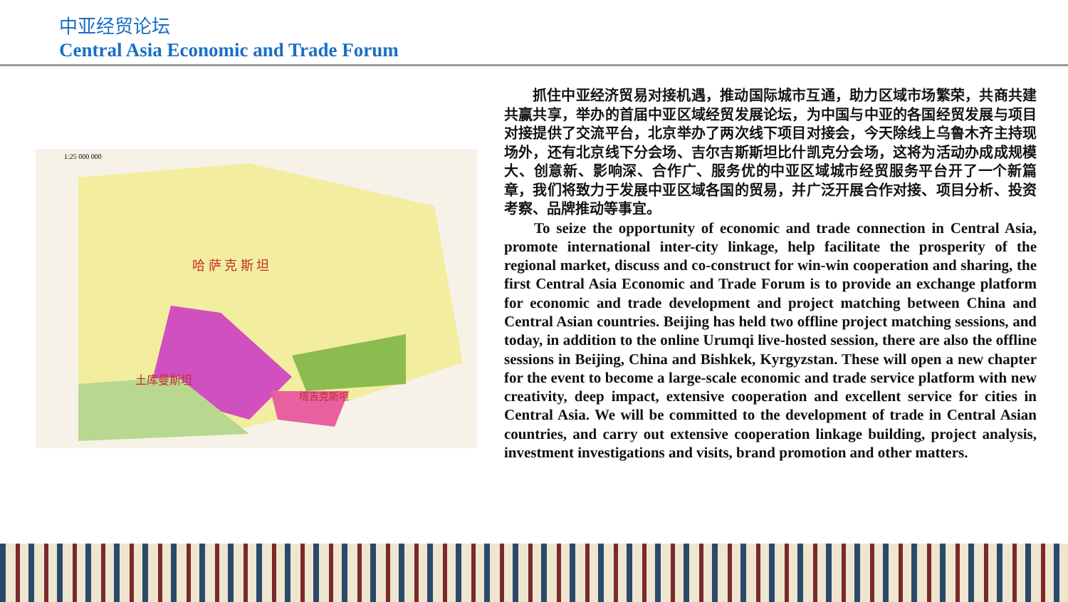中亚经贸论坛
Central Asia Economic and Trade Forum
哈 萨 克 斯 坦
土库曼斯坦
塔吉克斯坦
1:25 000 000
抓住中亚经济贸易对接机遇，推动国际城市互通，助力区域市场繁荣，共商共建共赢共享，举办的首届中亚区域经贸发展论坛，为中国与中亚的各国经贸发展与项目对接提供了交流平台，北京举办了两次线下项目对接会，今天除线上乌鲁木齐主持现场外，还有北京线下分会场、吉尔吉斯斯坦比什凯克分会场，这将为活动办成成规模大、创意新、影响深、合作广、服务优的中亚区域城市经贸服务平台开了一个新篇章，我们将致力于发展中亚区域各国的贸易，并广泛开展合作对接、项目分析、投资考察、品牌推动等事宜。
To seize the opportunity of economic and trade connection in Central Asia, promote international inter-city linkage, help facilitate the prosperity of the regional market, discuss and co-construct for win-win cooperation and sharing, the first Central Asia Economic and Trade Forum is to provide an exchange platform for economic and trade development and project matching between China and Central Asian countries. Beijing has held two offline project matching sessions, and today, in addition to the online Urumqi live-hosted session, there are also the offline sessions in Beijing, China and Bishkek, Kyrgyzstan. These will open a new chapter for the event to become a large-scale economic and trade service platform with new creativity, deep impact, extensive cooperation and excellent service for cities in Central Asia. We will be committed to the development of trade in Central Asian countries, and carry out extensive cooperation linkage building, project analysis, investment investigations and visits, brand promotion and other matters.